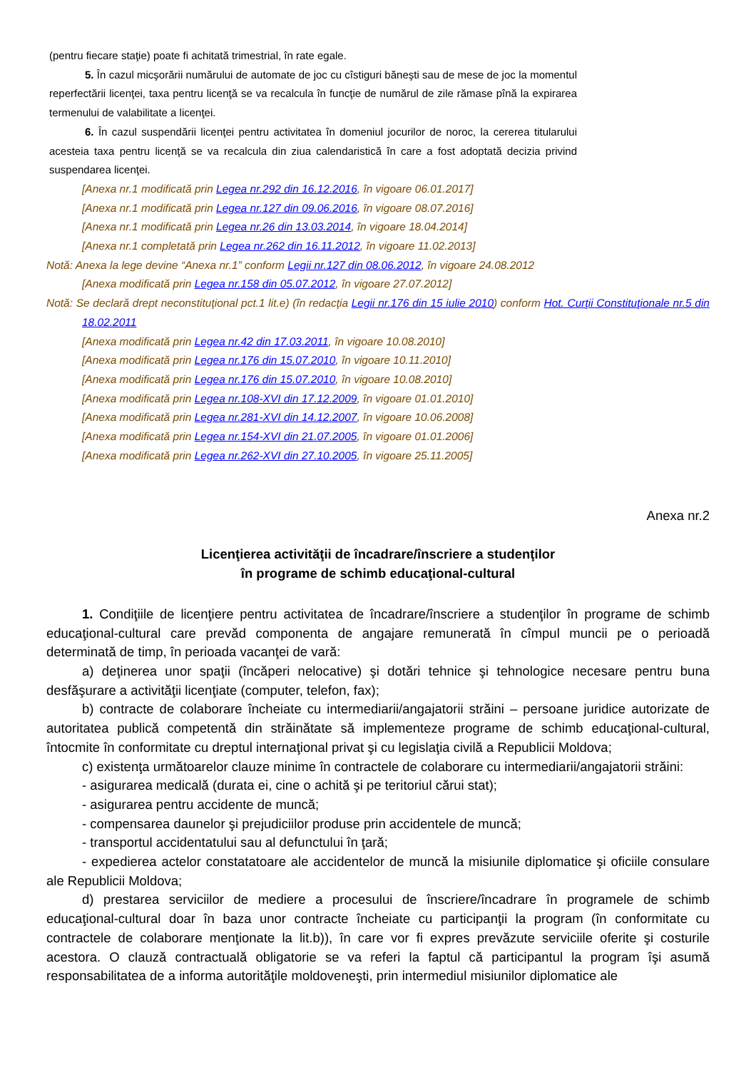(pentru fiecare staţie) poate fi achitată trimestrial, în rate egale.
5. În cazul micşorării numărului de automate de joc cu cîstiguri băneşti sau de mese de joc la momentul reperfectării licenţei, taxa pentru licenţă se va recalcula în funcţie de numărul de zile rămase pînă la expirarea termenului de valabilitate a licenţei.
6. În cazul suspendării licenţei pentru activitatea în domeniul jocurilor de noroc, la cererea titularului acesteia taxa pentru licenţă se va recalcula din ziua calendaristică în care a fost adoptată decizia privind suspendarea licenţei.
[Anexa nr.1 modificată prin Legea nr.292 din 16.12.2016, în vigoare 06.01.2017]
[Anexa nr.1 modificată prin Legea nr.127 din 09.06.2016, în vigoare 08.07.2016]
[Anexa nr.1 modificată prin Legea nr.26 din 13.03.2014, în vigoare 18.04.2014]
[Anexa nr.1 completată prin Legea nr.262 din 16.11.2012, în vigoare 11.02.2013]
Notă: Anexa la lege devine “Anexa nr.1” conform Legii nr.127 din 08.06.2012, în vigoare 24.08.2012
[Anexa modificată prin Legea nr.158 din 05.07.2012, în vigoare 27.07.2012]
Notă: Se declară drept neconstituţional pct.1 lit.e) (în redacţia Legii nr.176 din 15 iulie 2010) conform Hot. Curţii Constituţionale nr.5 din 18.02.2011
[Anexa modificată prin Legea nr.42 din 17.03.2011, în vigoare 10.08.2010]
[Anexa modificată prin Legea nr.176 din 15.07.2010, în vigoare 10.11.2010]
[Anexa modificată prin Legea nr.176 din 15.07.2010, în vigoare 10.08.2010]
[Anexa modificată prin Legea nr.108-XVI din 17.12.2009, în vigoare 01.01.2010]
[Anexa modificată prin Legea nr.281-XVI din 14.12.2007, în vigoare 10.06.2008]
[Anexa modificată prin Legea nr.154-XVI din 21.07.2005, în vigoare 01.01.2006]
[Anexa modificată prin Legea nr.262-XVI din 27.10.2005, în vigoare 25.11.2005]
Anexa nr.2
Licenţierea activităţii de încadrare/înscriere a studenţilor
în programe de schimb educaţional-cultural
1. Condiţiile de licenţiere pentru activitatea de încadrare/înscriere a studenţilor în programe de schimb educaţional-cultural care prevăd componenta de angajare remunerată în cîmpul muncii pe o perioadă determinată de timp, în perioada vacanţei de vară:
a) deţinerea unor spaţii (încăperi nelocative) şi dotări tehnice şi tehnologice necesare pentru buna desfăşurare a activităţii licenţiate (computer, telefon, fax);
b) contracte de colaborare încheiate cu intermediarii/angajatorii străini – persoane juridice autorizate de autoritatea publică competentă din străinătate să implementeze programe de schimb educaţional-cultural, întocmite în conformitate cu dreptul internaţional privat şi cu legislaţia civilă a Republicii Moldova;
c) existenţa următoarelor clauze minime în contractele de colaborare cu intermediarii/angajatorii străini:
- asigurarea medicală (durata ei, cine o achită şi pe teritoriul cărui stat);
- asigurarea pentru accidente de muncă;
- compensarea daunelor şi prejudiciilor produse prin accidentele de muncă;
- transportul accidentatului sau al defunctului în ţară;
- expedierea actelor constatatoare ale accidentelor de muncă la misiunile diplomatice şi oficiile consulare ale Republicii Moldova;
d) prestarea serviciilor de mediere a procesului de înscriere/încadrare în programele de schimb educaţional-cultural doar în baza unor contracte încheiate cu participanţii la program (în conformitate cu contractele de colaborare menţionate la lit.b)), în care vor fi expres prevăzute serviciile oferite şi costurile acestora. O clauză contractuală obligatorie se va referi la faptul că participantul la program îşi asumă responsabilitatea de a informa autorităţile moldoveneşti, prin intermediul misiunilor diplomatice ale